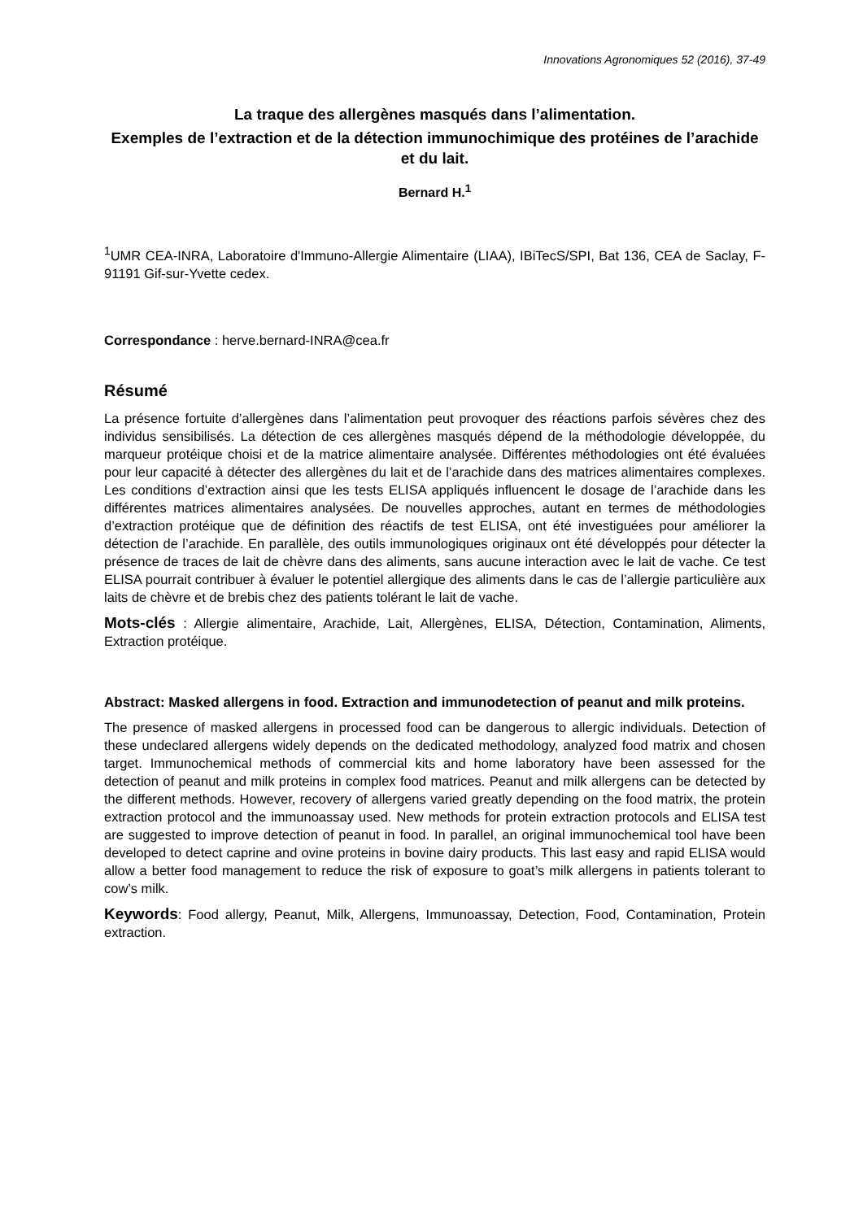Innovations Agronomiques 52 (2016), 37-49
La traque des allergènes masqués dans l’alimentation.
Exemples de l’extraction et de la détection immunochimique des protéines de l’arachide et du lait.
Bernard H.<sup>1</sup>
<sup>1</sup> UMR CEA-INRA, Laboratoire d'Immuno-Allergie Alimentaire (LIAA), IBiTecS/SPI, Bat 136, CEA de Saclay, F-91191 Gif-sur-Yvette cedex.
Correspondance : herve.bernard-INRA@cea.fr
Résumé
La présence fortuite d’allergènes dans l’alimentation peut provoquer des réactions parfois sévères chez des individus sensibilisés. La détection de ces allergènes masqués dépend de la méthodologie développée, du marqueur protéique choisi et de la matrice alimentaire analysée. Différentes méthodologies ont été évaluées pour leur capacité à détecter des allergènes du lait et de l’arachide dans des matrices alimentaires complexes. Les conditions d’extraction ainsi que les tests ELISA appliqués influencent le dosage de l’arachide dans les différentes matrices alimentaires analysées. De nouvelles approches, autant en termes de méthodologies d’extraction protéique que de définition des réactifs de test ELISA, ont été investiguées pour améliorer la détection de l’arachide. En parallèle, des outils immunologiques originaux ont été développés pour détecter la présence de traces de lait de chèvre dans des aliments, sans aucune interaction avec le lait de vache. Ce test ELISA pourrait contribuer à évaluer le potentiel allergique des aliments dans le cas de l’allergie particulière aux laits de chèvre et de brebis chez des patients tolérant le lait de vache.
Mots-clés : Allergie alimentaire, Arachide, Lait, Allergènes, ELISA, Détection, Contamination, Aliments, Extraction protéique.
Abstract: Masked allergens in food. Extraction and immunodetection of peanut and milk proteins.
The presence of masked allergens in processed food can be dangerous to allergic individuals. Detection of these undeclared allergens widely depends on the dedicated methodology, analyzed food matrix and chosen target. Immunochemical methods of commercial kits and home laboratory have been assessed for the detection of peanut and milk proteins in complex food matrices. Peanut and milk allergens can be detected by the different methods. However, recovery of allergens varied greatly depending on the food matrix, the protein extraction protocol and the immunoassay used. New methods for protein extraction protocols and ELISA test are suggested to improve detection of peanut in food. In parallel, an original immunochemical tool have been developed to detect caprine and ovine proteins in bovine dairy products. This last easy and rapid ELISA would allow a better food management to reduce the risk of exposure to goat’s milk allergens in patients tolerant to cow’s milk.
Keywords: Food allergy, Peanut, Milk, Allergens, Immunoassay, Detection, Food, Contamination, Protein extraction.